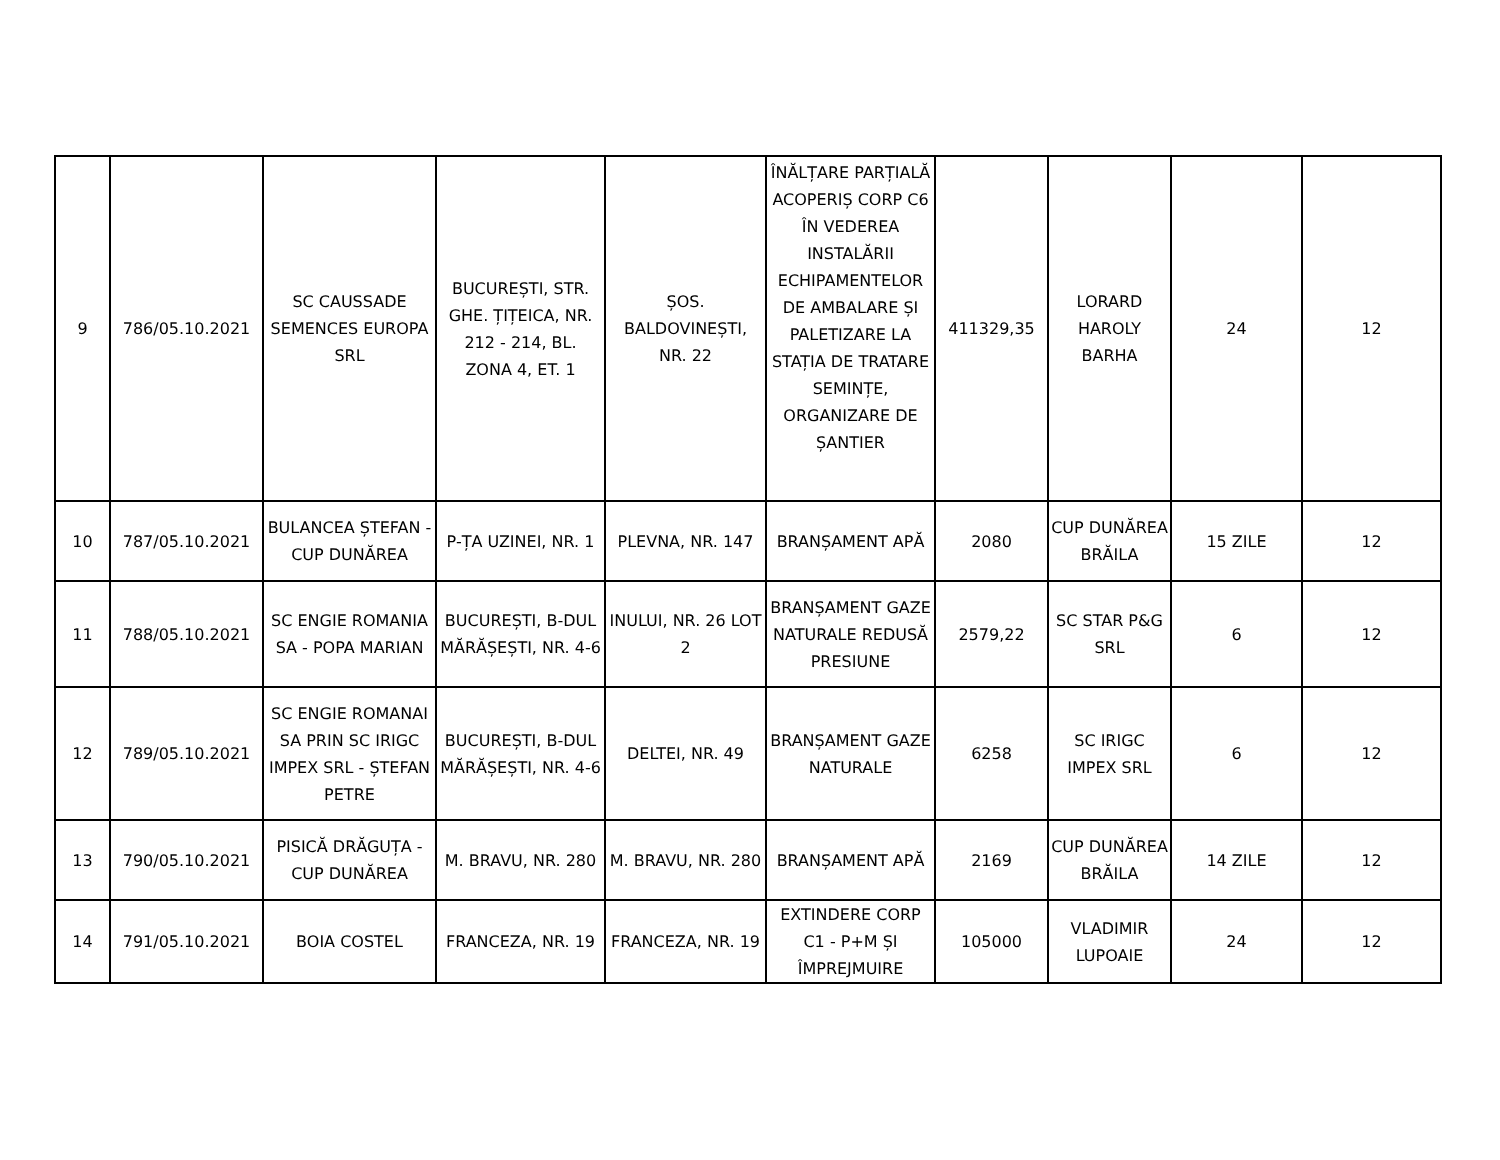| 9 | 786/05.10.2021 | SC CAUSSADE SEMENCES EUROPA SRL | BUCUREȘTI, STR. GHE. ȚIȚEICA, NR. 212 - 214, BL. ZONA 4, ET. 1 | ȘOS. BALDOVINEȘTI, NR. 22 | ÎNĂLȚARE PARȚIALĂ ACOPERIȘ CORP C6 ÎN VEDEREA INSTALĂRII ECHIPAMENTELOR DE AMBALARE ȘI PALETIZARE LA STAȚIA DE TRATARE SEMINȚE, ORGANIZARE DE ȘANTIER | 411329,35 | LORARD HAROLY BARHA | 24 | 12 |
| 10 | 787/05.10.2021 | BULANCEA ȘTEFAN - CUP DUNĂREA | P-ȚA UZINEI, NR. 1 | PLEVNA, NR. 147 | BRANȘAMENT APĂ | 2080 | CUP DUNĂREA BRĂILA | 15 ZILE | 12 |
| 11 | 788/05.10.2021 | SC ENGIE ROMANIA SA - POPA MARIAN | BUCUREȘTI, B-DUL MĂRĂȘEȘTI, NR. 4-6 | INULUI, NR. 26 LOT 2 | BRANȘAMENT GAZE NATURALE REDUSĂ PRESIUNE | 2579,22 | SC STAR P&G SRL | 6 | 12 |
| 12 | 789/05.10.2021 | SC ENGIE ROMANAI SA PRIN SC IRIGC IMPEX SRL - ȘTEFAN PETRE | BUCUREȘTI, B-DUL MĂRĂȘEȘTI, NR. 4-6 | DELTEI, NR. 49 | BRANȘAMENT GAZE NATURALE | 6258 | SC IRIGC IMPEX SRL | 6 | 12 |
| 13 | 790/05.10.2021 | PISICĂ DRĂGUȚA - CUP DUNĂREA | M. BRAVU, NR. 280 | M. BRAVU, NR. 280 | BRANȘAMENT APĂ | 2169 | CUP DUNĂREA BRĂILA | 14 ZILE | 12 |
| 14 | 791/05.10.2021 | BOIA COSTEL | FRANCEZA, NR. 19 | FRANCEZA, NR. 19 | EXTINDERE CORP C1 - P+M ȘI ÎMPREJMUIRE | 105000 | VLADIMIR LUPOAIE | 24 | 12 |